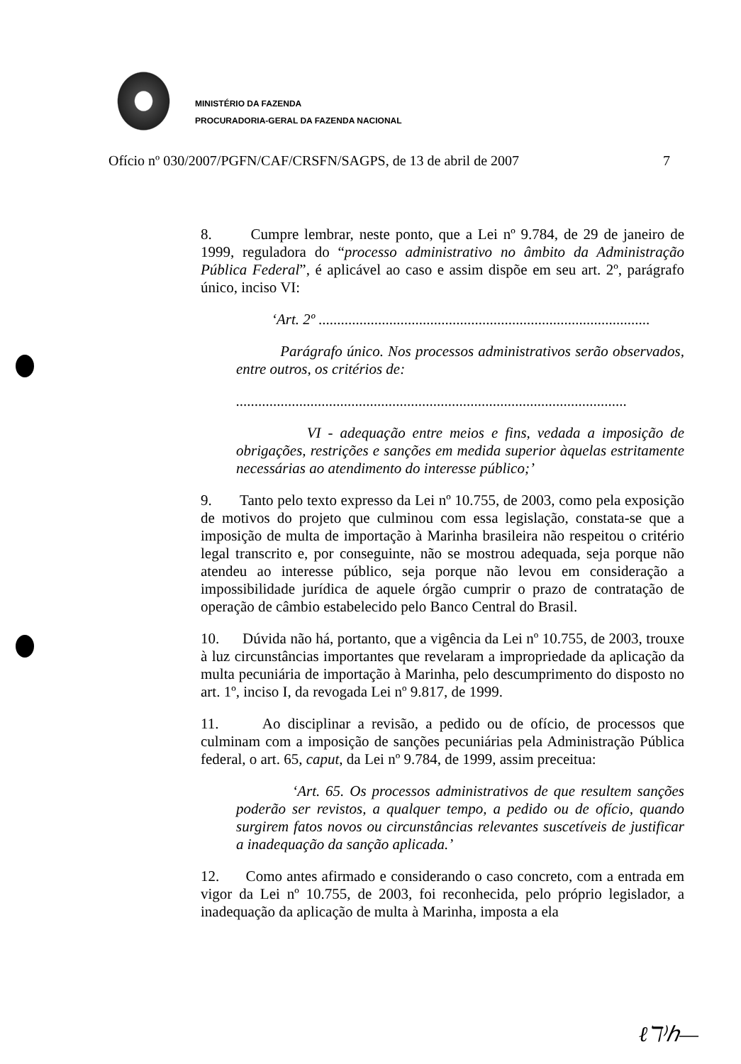MINISTÉRIO DA FAZENDA
PROCURADORIA-GERAL DA FAZENDA NACIONAL
Ofício nº 030/2007/PGFN/CAF/CRSFN/SAGPS, de 13 de abril de 2007 7
8. Cumpre lembrar, neste ponto, que a Lei nº 9.784, de 29 de janeiro de 1999, reguladora do “processo administrativo no âmbito da Administração Pública Federal”, é aplicável ao caso e assim dispõe em seu art. 2º, parágrafo único, inciso VI:
‘Art. 2º .........................................................................................
Parágrafo único. Nos processos administrativos serão observados, entre outros, os critérios de:
.........................................................................................................
VI - adequação entre meios e fins, vedada a imposição de obrigações, restrições e sanções em medida superior àquelas estritamente necessárias ao atendimento do interesse público;’
9. Tanto pelo texto expresso da Lei nº 10.755, de 2003, como pela exposição de motivos do projeto que culminou com essa legislação, constata-se que a imposição de multa de importação à Marinha brasileira não respeitou o critério legal transcrito e, por conseguinte, não se mostrou adequada, seja porque não atendeu ao interesse público, seja porque não levou em consideração a impossibilidade jurídica de aquele órgão cumprir o prazo de contratação de operação de câmbio estabelecido pelo Banco Central do Brasil.
10. Dúvida não há, portanto, que a vigência da Lei nº 10.755, de 2003, trouxe à luz circunstâncias importantes que revelaram a impropriedade da aplicação da multa pecuniária de importação à Marinha, pelo descumprimento do disposto no art. 1º, inciso I, da revogada Lei nº 9.817, de 1999.
11. Ao disciplinar a revisão, a pedido ou de ofício, de processos que culminam com a imposição de sanções pecuniárias pela Administração Pública federal, o art. 65, caput, da Lei nº 9.784, de 1999, assim preceitua:
‘Art. 65. Os processos administrativos de que resultem sanções poderão ser revistos, a qualquer tempo, a pedido ou de ofício, quando surgirem fatos novos ou circunstâncias relevantes suscetíveis de justificar a inadequação da sanção aplicada.’
12. Como antes afirmado e considerando o caso concreto, com a entrada em vigor da Lei nº 10.755, de 2003, foi reconhecida, pelo próprio legislador, a inadequação da aplicação de multa à Marinha, imposta a ela
ℓℸ⁾ℎ—